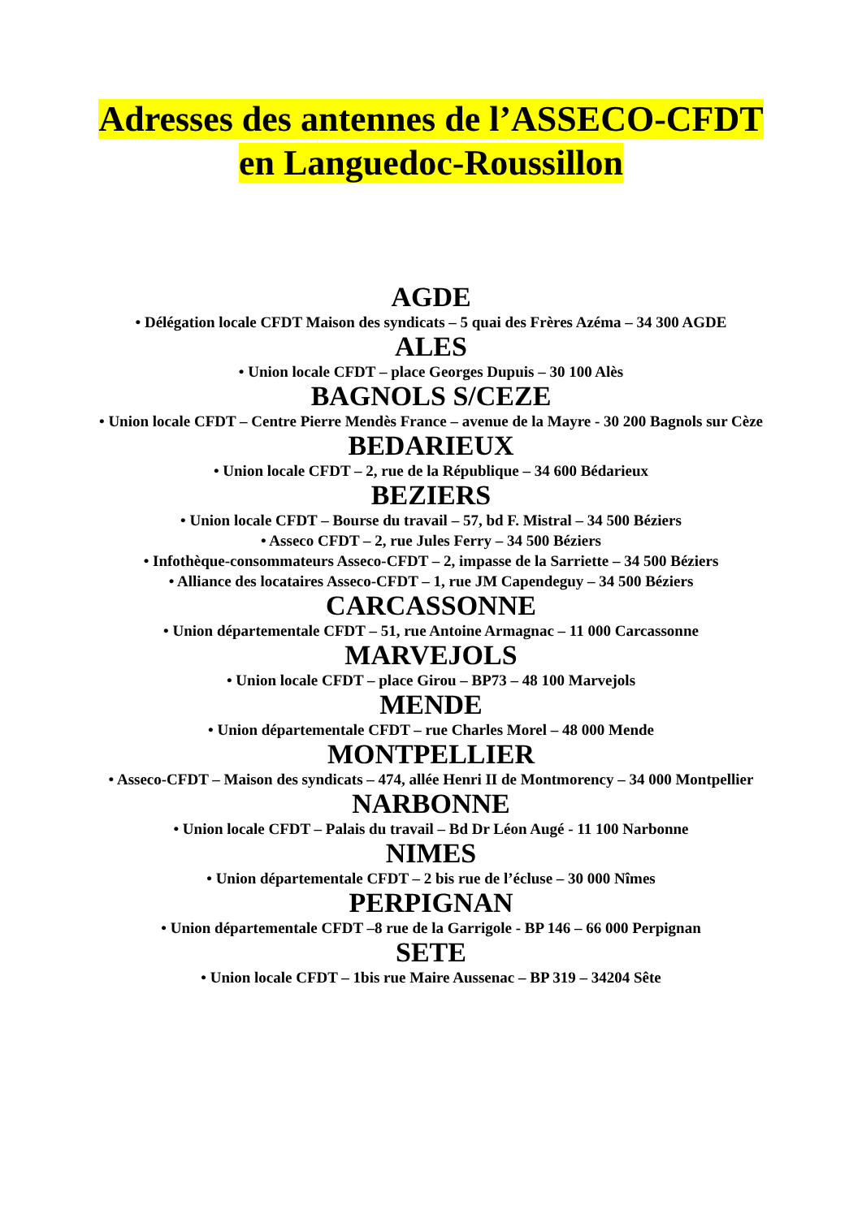Adresses des antennes de l’ASSECO-CFDT
en Languedoc-Roussillon
AGDE
• Délégation locale CFDT Maison des syndicats – 5 quai des Frères Azéma – 34 300 AGDE
ALES
• Union locale CFDT – place Georges Dupuis – 30 100 Alès
BAGNOLS S/CEZE
• Union locale CFDT – Centre Pierre Mendès France – avenue de la Mayre - 30 200 Bagnols sur Cèze
BEDARIEUX
• Union locale CFDT – 2, rue de la République – 34 600 Bédarieux
BEZIERS
• Union locale CFDT – Bourse du travail – 57, bd F. Mistral – 34 500 Béziers
• Asseco CFDT – 2, rue Jules Ferry – 34 500 Béziers
• Infothèque-consommateurs Asseco-CFDT – 2, impasse de la Sarriette – 34 500 Béziers
• Alliance des locataires Asseco-CFDT – 1, rue JM Capendeguy – 34 500 Béziers
CARCASSONNE
• Union départementale CFDT – 51, rue Antoine Armagnac – 11 000 Carcassonne
MARVEJOLS
• Union locale CFDT – place Girou – BP73 – 48 100 Marvejols
MENDE
• Union départementale CFDT – rue Charles Morel – 48 000 Mende
MONTPELLIER
• Asseco-CFDT – Maison des syndicats – 474, allée Henri II de Montmorency – 34 000 Montpellier
NARBONNE
• Union locale CFDT – Palais du travail – Bd Dr Léon Augé - 11 100 Narbonne
NIMES
• Union départementale CFDT – 2 bis rue de l’écluse – 30 000 Nîmes
PERPIGNAN
• Union départementale CFDT –8 rue de la Garrigole - BP 146 – 66 000 Perpignan
SETE
• Union locale CFDT – 1bis rue Maire Aussenac – BP 319 – 34204 Sête